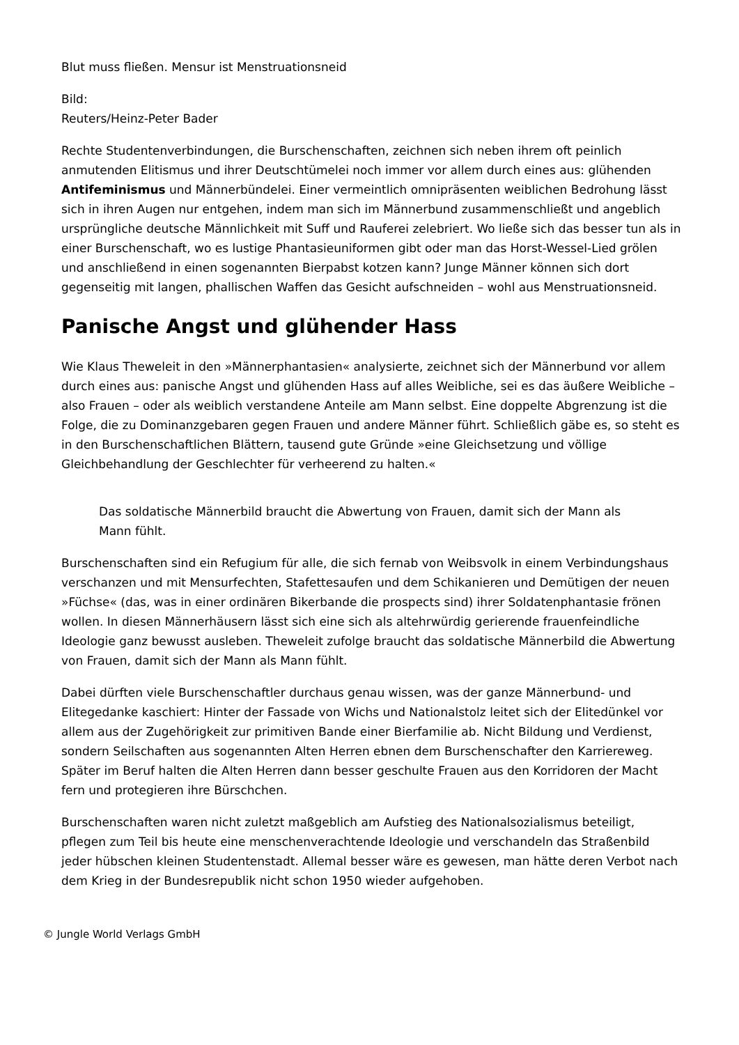Blut muss fließen. Mensur ist Menstruationsneid
Bild:
Reuters/Heinz-Peter Bader
Rechte Studentenverbindungen, die Burschenschaften, zeichnen sich neben ihrem oft peinlich anmutenden Elitismus und ihrer Deutschtümelei noch immer vor allem durch eines aus: glühenden Antifeminismus und Männerbündelei. Einer vermeintlich omnipräsenten weiblichen Bedrohung lässt sich in ihren Augen nur entgehen, indem man sich im Männerbund zusammenschließt und angeblich ursprüngliche deutsche Männlichkeit mit Suff und Rauferei zelebriert. Wo ließe sich das besser tun als in einer Burschenschaft, wo es lustige Phantasieuniformen gibt oder man das Horst-Wessel-Lied grölen und anschließend in einen sogenannten Bierpabst kotzen kann? Junge Männer können sich dort gegenseitig mit langen, phallischen Waffen das Gesicht aufschneiden – wohl aus Menstruationsneid.
Panische Angst und glühender Hass
Wie Klaus Theweleit in den »Männerphantasien« analysierte, zeichnet sich der Männerbund vor allem durch eines aus: panische Angst und glühenden Hass auf alles Weibliche, sei es das äußere Weibliche – also Frauen – oder als weiblich verstandene Anteile am Mann selbst. Eine doppelte Abgrenzung ist die Folge, die zu Dominanzgebaren gegen Frauen und andere Männer führt. Schließlich gäbe es, so steht es in den Burschenschaftlichen Blättern, tausend gute Gründe »eine Gleichsetzung und völlige Gleichbehandlung der Geschlechter für verheerend zu halten.«
Das soldatische Männerbild braucht die Abwertung von Frauen, damit sich der Mann als Mann fühlt.
Burschenschaften sind ein Refugium für alle, die sich fernab von Weibsvolk in einem Verbindungshaus verschanzen und mit Mensurfechten, Stafettesaufen und dem Schikanieren und Demütigen der neuen »Füchse« (das, was in einer ordinären Bikerbande die prospects sind) ihrer Soldatenphantasie frönen wollen. In diesen Männerhäusern lässt sich eine sich als altehrwürdig gerierende frauenfeindliche Ideologie ganz bewusst ausleben. Theweleit zufolge braucht das soldatische Männerbild die Abwertung von Frauen, damit sich der Mann als Mann fühlt.
Dabei dürften viele Burschenschaftler durchaus genau wissen, was der ganze Männerbund- und Elitegedanke kaschiert: Hinter der Fassade von Wichs und Nationalstolz leitet sich der Elitedünkel vor allem aus der Zugehörigkeit zur primitiven Bande einer Bierfamilie ab. Nicht Bildung und Verdienst, sondern Seilschaften aus sogenannten Alten Herren ebnen dem Burschenschafter den Karriereweg. Später im Beruf halten die Alten Herren dann besser geschulte Frauen aus den Korridoren der Macht fern und protegieren ihre Bürschchen.
Burschenschaften waren nicht zuletzt maßgeblich am Aufstieg des Nationalsozialismus beteiligt, pflegen zum Teil bis heute eine menschenverachtende Ideologie und verschandeln das Straßenbild jeder hübschen kleinen Studentenstadt. Allemal besser wäre es gewesen, man hätte deren Verbot nach dem Krieg in der Bundesrepublik nicht schon 1950 wieder aufgehoben.
© Jungle World Verlags GmbH